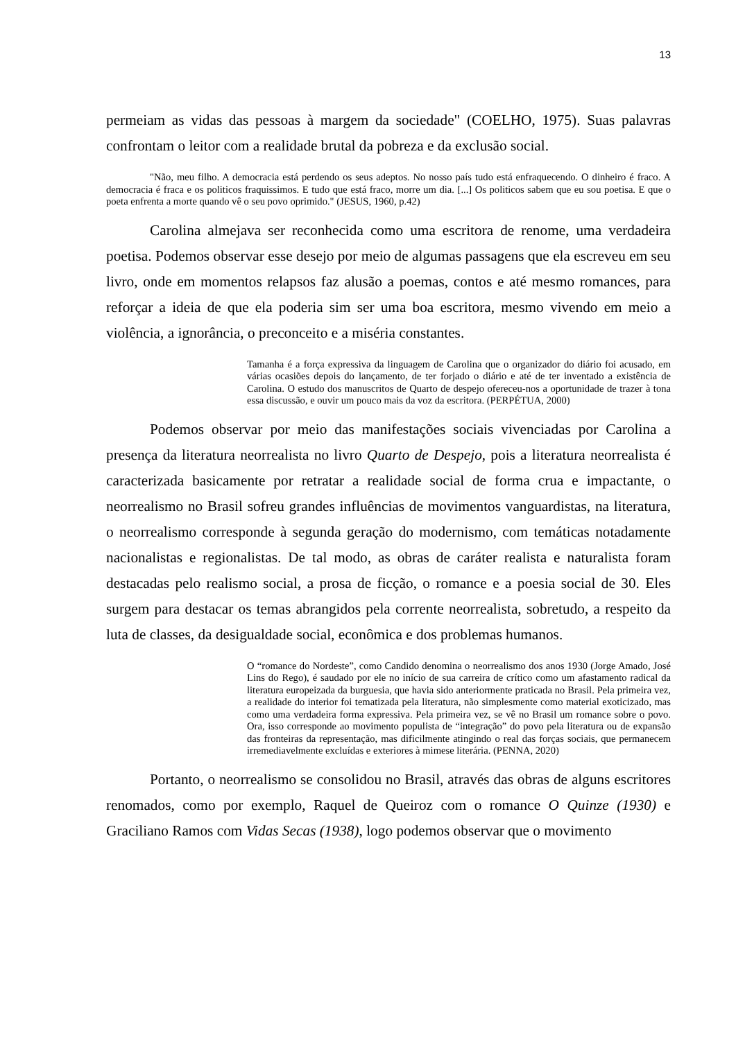13
permeiam as vidas das pessoas à margem da sociedade" (COELHO, 1975). Suas palavras confrontam o leitor com a realidade brutal da pobreza e da exclusão social.
"Não, meu filho. A democracia está perdendo os seus adeptos. No nosso país tudo está enfraquecendo. O dinheiro é fraco. A democracia é fraca e os politicos fraquissimos. E tudo que está fraco, morre um dia. [...] Os politicos sabem que eu sou poetisa. E que o poeta enfrenta a morte quando vê o seu povo oprimido." (JESUS, 1960, p.42)
Carolina almejava ser reconhecida como uma escritora de renome, uma verdadeira poetisa. Podemos observar esse desejo por meio de algumas passagens que ela escreveu em seu livro, onde em momentos relapsos faz alusão a poemas, contos e até mesmo romances, para reforçar a ideia de que ela poderia sim ser uma boa escritora, mesmo vivendo em meio a violência, a ignorância, o preconceito e a miséria constantes.
Tamanha é a força expressiva da linguagem de Carolina que o organizador do diário foi acusado, em várias ocasiões depois do lançamento, de ter forjado o diário e até de ter inventado a existência de Carolina. O estudo dos manuscritos de Quarto de despejo ofereceu-nos a oportunidade de trazer à tona essa discussão, e ouvir um pouco mais da voz da escritora. (PERPÉTUA, 2000)
Podemos observar por meio das manifestações sociais vivenciadas por Carolina a presença da literatura neorrealista no livro Quarto de Despejo, pois a literatura neorrealista é caracterizada basicamente por retratar a realidade social de forma crua e impactante, o neorrealismo no Brasil sofreu grandes influências de movimentos vanguardistas, na literatura, o neorrealismo corresponde à segunda geração do modernismo, com temáticas notadamente nacionalistas e regionalistas. De tal modo, as obras de caráter realista e naturalista foram destacadas pelo realismo social, a prosa de ficção, o romance e a poesia social de 30. Eles surgem para destacar os temas abrangidos pela corrente neorrealista, sobretudo, a respeito da luta de classes, da desigualdade social, econômica e dos problemas humanos.
O “romance do Nordeste”, como Candido denomina o neorrealismo dos anos 1930 (Jorge Amado, José Lins do Rego), é saudado por ele no início de sua carreira de crítico como um afastamento radical da literatura europeizada da burguesia, que havia sido anteriormente praticada no Brasil. Pela primeira vez, a realidade do interior foi tematizada pela literatura, não simplesmente como material exoticizado, mas como uma verdadeira forma expressiva. Pela primeira vez, se vê no Brasil um romance sobre o povo. Ora, isso corresponde ao movimento populista de “integração” do povo pela literatura ou de expansão das fronteiras da representação, mas dificilmente atingindo o real das forças sociais, que permanecem irremediavelmente excluídas e exteriores à mimese literária. (PENNA, 2020)
Portanto, o neorrealismo se consolidou no Brasil, através das obras de alguns escritores renomados, como por exemplo, Raquel de Queiroz com o romance O Quinze (1930) e Graciliano Ramos com Vidas Secas (1938), logo podemos observar que o movimento